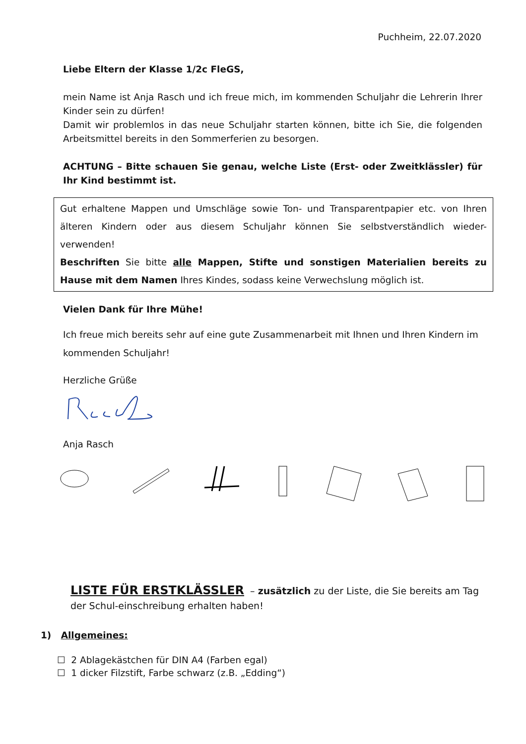Puchheim, 22.07.2020
Liebe Eltern der Klasse 1/2c FleGS,
mein Name ist Anja Rasch und ich freue mich, im kommenden Schuljahr die Lehrerin Ihrer Kinder sein zu dürfen!
Damit wir problemlos in das neue Schuljahr starten können, bitte ich Sie, die folgenden Arbeitsmittel bereits in den Sommerferien zu besorgen.
ACHTUNG – Bitte schauen Sie genau, welche Liste (Erst- oder Zweitklässler) für Ihr Kind bestimmt ist.
Gut erhaltene Mappen und Umschläge sowie Ton- und Transparentpapier etc. von Ihren älteren Kindern oder aus diesem Schuljahr können Sie selbstverständlich wieder-verwenden!
Beschriften Sie bitte alle Mappen, Stifte und sonstigen Materialien bereits zu Hause mit dem Namen Ihres Kindes, sodass keine Verwechslung möglich ist.
Vielen Dank für Ihre Mühe!
Ich freue mich bereits sehr auf eine gute Zusammenarbeit mit Ihnen und Ihren Kindern im kommenden Schuljahr!
Herzliche Grüße
Anja Rasch
LISTE FÜR ERSTKLÄSSLER – zusätzlich zu der Liste, die Sie bereits am Tag der Schul-einschreibung erhalten haben!
1) Allgemeines:
☐ 2 Ablagekästchen für DIN A4 (Farben egal)
☐ 1 dicker Filzstift, Farbe schwarz (z.B. „Edding“)